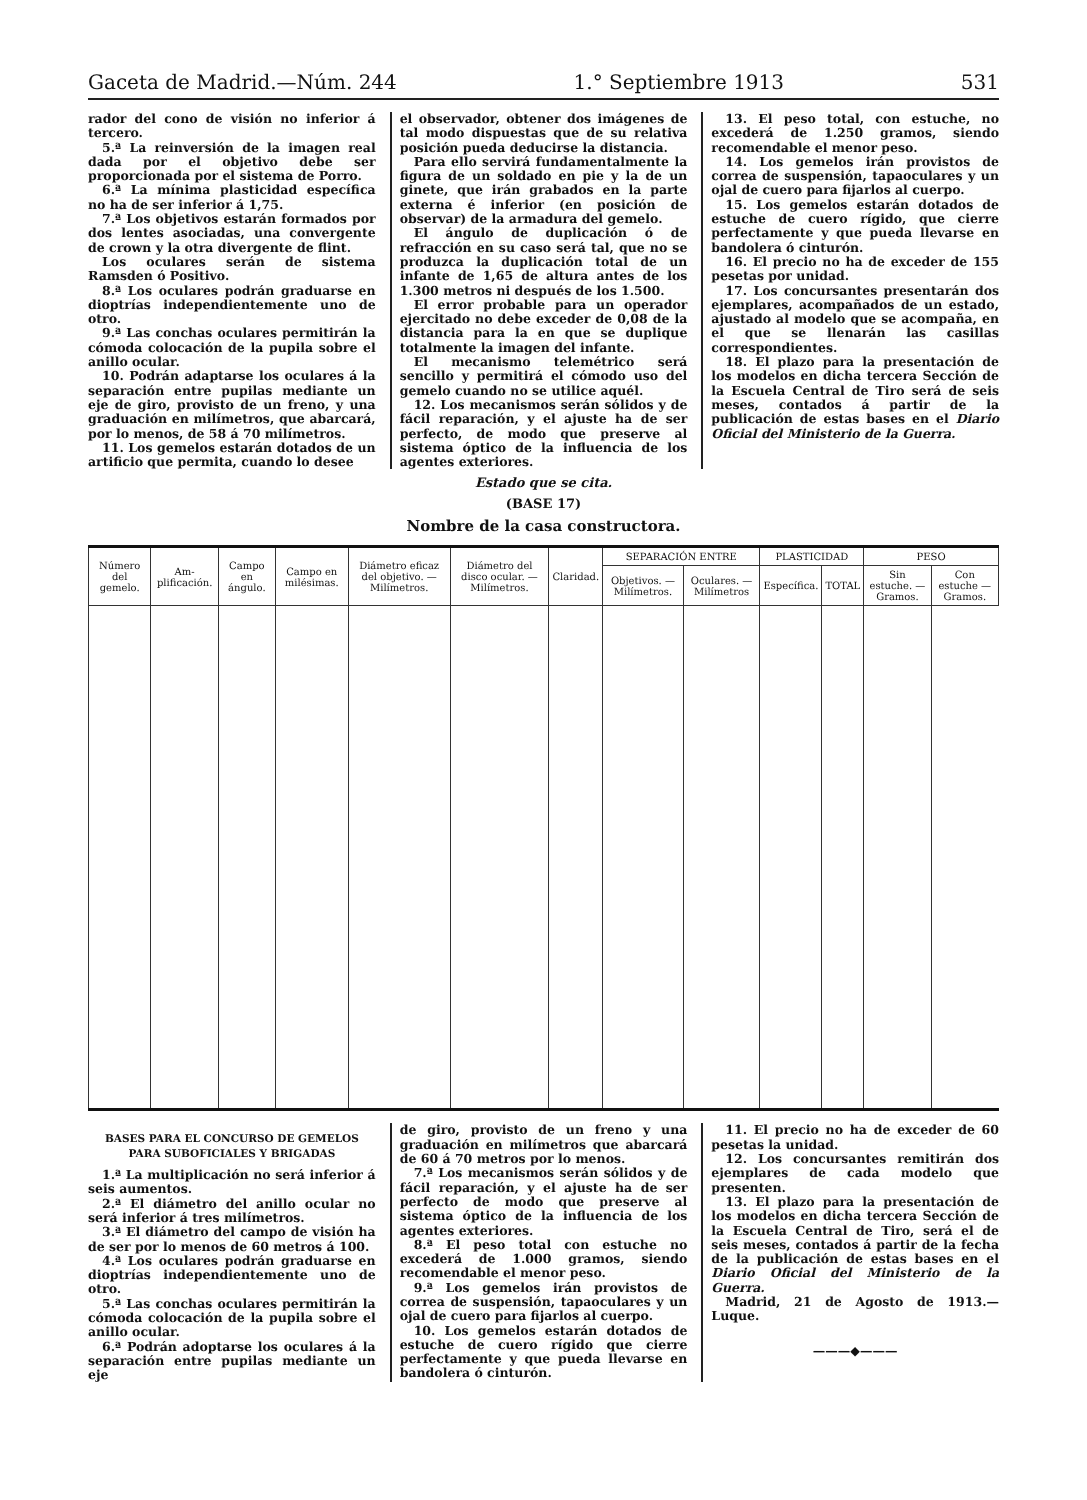Gaceta de Madrid.—Núm. 244 1.° Septiembre 1913 531
rador del cono de visión no inferior á tercero.
5.ª La reinversión de la imagen real dada por el objetivo debe ser proporcionada por el sistema de Porro.
6.ª La mínima plasticidad específica no ha de ser inferior á 1,75.
7.ª Los objetivos estarán formados por dos lentes asociadas, una convergente de crown y la otra divergente de flint.
Los oculares serán de sistema Ramsden ó Positivo.
8.ª Los oculares podrán graduarse en dioptrías independientemente uno de otro.
9.ª Las conchas oculares permitirán la cómoda colocación de la pupila sobre el anillo ocular.
10. Podrán adaptarse los oculares á la separación entre pupilas mediante un eje de giro, provisto de un freno, y una graduación en milímetros, que abarcará, por lo menos, de 58 á 70 milímetros.
11. Los gemelos estarán dotados de un artificio que permita, cuando lo desee
el observador, obtener dos imágenes de tal modo dispuestas que de su relativa posición pueda deducirse la distancia.
Para ello servirá fundamentalmente la figura de un soldado en pie y la de un ginete, que irán grabados en la parte externa é inferior (en posición de observar) de la armadura del gemelo.
El ángulo de duplicación ó de refracción en su caso será tal, que no se produzca la duplicación total de un infante de 1,65 de altura antes de los 1.300 metros ni después de los 1.500.
El error probable para un operador ejercitado no debe exceder de 0,08 de la distancia para la en que se duplique totalmente la imagen del infante.
El mecanismo telemétrico será sencillo y permitirá el cómodo uso del gemelo cuando no se utilice aquél.
12. Los mecanismos serán sólidos y de fácil reparación, y el ajuste ha de ser perfecto, de modo que preserve al sistema óptico de la influencia de los agentes exteriores.
13. El peso total, con estuche, no excederá de 1.250 gramos, siendo recomendable el menor peso.
14. Los gemelos irán provistos de correa de suspensión, tapaoculares y un ojal de cuero para fijarlos al cuerpo.
15. Los gemelos estarán dotados de estuche de cuero rígido, que cierre perfectamente y que pueda llevarse en bandolera ó cinturón.
16. El precio no ha de exceder de 155 pesetas por unidad.
17. Los concursantes presentarán dos ejemplares, acompañados de un estado, ajustado al modelo que se acompaña, en el que se llenarán las casillas correspondientes.
18. El plazo para la presentación de los modelos en dicha tercera Sección de la Escuela Central de Tiro será de seis meses, contados á partir de la publicación de estas bases en el Diario Oficial del Ministerio de la Guerra.
Estado que se cita.
(BASE 17)
Nombre de la casa constructora.
| Número del gemelo. | Am- plificación. | Campo en ángulo. | Campo en milésimas. | Diámetro eficaz del objetivo. — Milímetros. | Diámetro del disco ocular. — Milímetros. | Claridad. | SEPARACIÓN ENTRE | | PLASTICIDAD | | PESO | |
| --- | --- | --- | --- | --- | --- | --- | --- | --- | --- | --- | --- | --- |
| | | | | | | | Objetivos. — Milímetros. | Oculares. — Milímetros | Específica. | TOTAL | Sin estuche. — Gramos. | Con estuche — Gramos. |
BASES PARA EL CONCURSO DE GEMELOS
PARA SUBOFICIALES Y BRIGADAS
1.ª La multiplicación no será inferior á seis aumentos.
2.ª El diámetro del anillo ocular no será inferior á tres milímetros.
3.ª El diámetro del campo de visión ha de ser por lo menos de 60 metros á 100.
4.ª Los oculares podrán graduarse en dioptrías independientemente uno de otro.
5.ª Las conchas oculares permitirán la cómoda colocación de la pupila sobre el anillo ocular.
6.ª Podrán adoptarse los oculares á la separación entre pupilas mediante un eje
de giro, provisto de un freno y una graduación en milímetros que abarcará de 60 á 70 metros por lo menos.
7.ª Los mecanismos serán sólidos y de fácil reparación, y el ajuste ha de ser perfecto de modo que preserve al sistema óptico de la influencia de los agentes exteriores.
8.ª El peso total con estuche no excederá de 1.000 gramos, siendo recomendable el menor peso.
9.ª Los gemelos irán provistos de correa de suspensión, tapaoculares y un ojal de cuero para fijarlos al cuerpo.
10. Los gemelos estarán dotados de estuche de cuero rígido que cierre perfectamente y que pueda llevarse en bandolera ó cinturón.
11. El precio no ha de exceder de 60 pesetas la unidad.
12. Los concursantes remitirán dos ejemplares de cada modelo que presenten.
13. El plazo para la presentación de los modelos en dicha tercera Sección de la Escuela Central de Tiro, será el de seis meses, contados á partir de la fecha de la publicación de estas bases en el Diario Oficial del Ministerio de la Guerra.
Madrid, 21 de Agosto de 1913.—Luque.
———◆———